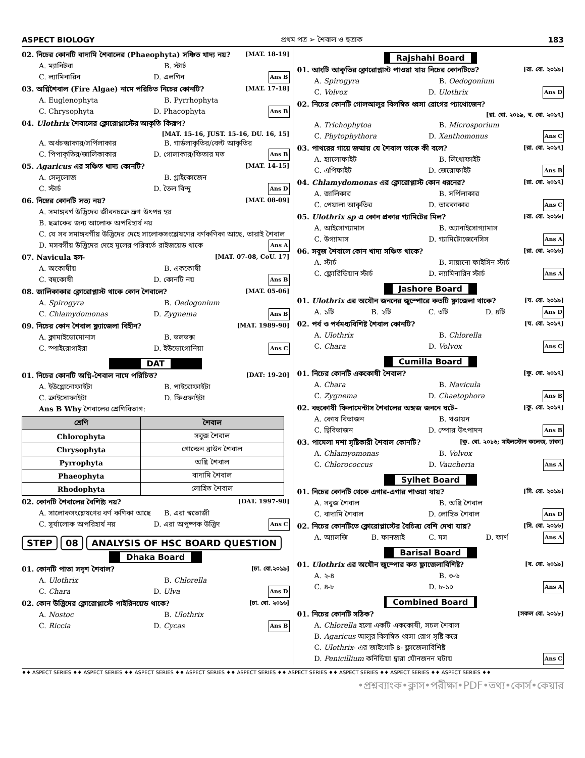ASPECT BIOLOGY প্রথম পত্র ➢ শৈবাল ও ছত্রাক 183
02. নিচের কোনটি বাদামি শৈবালের (Phaeophyta) সঞ্চিত খাদ্য নয়? [MAT. 18-19]
A. ম্যানিটবা B. স্টার্চ
C. ল্যামিনারিন D. এলগিন Ans B
03. অগ্নিশৈবাল (Fire Algae) নামে পরিচিত নিচের কোনটি? [MAT. 17-18]
A. Euglenophyta B. Pyrrhophyta
C. Chrysophyta D. Phacophyta Ans B
04. Ulothrix শৈবালের ক্লোরোপ্লাস্টের আকৃতি কিরূপ?
[MAT. 15-16, JUST. 15-16, DU. 16, 15]
A. অর্ধচন্দ্রাকার/সর্পিলাকার B. গার্ডলাকৃতির/বেল্ট আকৃতির
C. পিপাকৃতির/জালিকাকার D. গোলাকার/ফিতার মত Ans B
05. Agaricus এর সঞ্চিত খাদ্য কোনটি? [MAT. 14-15]
A. সেলুলোজ B. গ্লাইকোজেন
C. স্টার্চ D. তৈল বিন্দু Ans D
06. নিম্নের কোনটি সত্য নয়? [MAT. 08-09]
A. সমাঙ্গবর্গ উদ্ভিদের জীবনচক্রে ভ্রূণ উৎপন্ন হয়
B. ছত্রাকের জন্য আলোক অপরিহার্য নয়
C. যে সব সমাঙ্গবর্গীয় উদ্ভিদের দেহে সালোকসংশ্লেষণের বর্ণকণিকা আছে, তারাই শৈবাল
D. মসবর্গীয় উদ্ভিদের দেহে মূলের পরিবর্তে রাইজয়েড থাকে Ans A
07. Navicula হল- [MAT. 07-08, CoU. 17]
A. অকোষীয় B. এককোষী
C. বহুকোষী D. কোনটি নয় Ans B
08. জালিকাকার ক্লোরোপ্লাস্ট থাকে কোন শৈবালে? [MAT. 05-06]
A. Spirogyra B. Oedogonium
C. Chlamydomonas D. Zygnema Ans B
09. নিচের কোন শৈবাল ফ্ল্যাজেলা বিহীন? [MAT. 1989-90]
A. ক্লামাইডোমোনাস B. ভলভক্স
C. স্পাইরোগাইরা D. ইউডোগোনিয়া Ans C
DAT
01. নিচের কোনটি অগ্নি-শৈবাল নামে পরিচিত? [DAT: 19-20]
A. ইউগ্লোনোফাইটা B. পাইরোফাইটা
C. ক্রাইসোফাইটা D. ফিওফাইটা
Ans B Why শৈবালের শ্রেণিবিভাগ:
| শ্রেণি | শৈবাল |
| --- | --- |
| Chlorophyta | সবুজ শৈবাল |
| Chrysophyta | গোল্ডেন ব্রাউন শৈবাল |
| Pyrrophyta | অগ্নি শৈবাল |
| Phaeophyta | বাদামি শৈবাল |
| Rhodophyta | লোহিত শৈবাল |
02. কোনটি শৈবালের বৈশিষ্ট্য নয়? [DAT. 1997-98]
A. সালোকসংশ্লেষণের বর্ণ কণিকা আছে B. এরা স্বভোজী
C. সূর্যালোক অপরিহার্য নয় D. এরা অপুষ্পক উদ্ভিদ Ans C
STEP 08 ANALYSIS OF HSC BOARD QUESTION
Dhaka Board
01. কোনটি পাতা সদৃশ শৈবাল? [ঢা. বো.২০১৯]
A. Ulothrix B. Chlorella
C. Chara D. Ulva Ans D
02. কোন উদ্ভিদের ক্লোরোপ্লাস্টে পাইরিনয়েড থাকে? [ঢা. বো. ২০১৬]
A. Nostoc B. Ulothrix
C. Riccia D. Cycas Ans B
Rajshahi Board
01. আংটি আকৃতির ক্লোরোপ্লাস্ট পাওয়া যায় নিচের কোনটিতে? [রা. বো. ২০১৯]
A. Spirogyra B. Oedogonium
C. Volvox D. Ulothrix Ans D
02. নিচের কোনটি গোলআলুর বিলম্বিত ধ্বসা রোগের প্যাথোজেন?
[রা. বো. ২০১৯, ব. বো. ২০১৭]
A. Trichophytoa B. Microsporium
C. Phytophythora D. Xanthomonus Ans C
03. পাথরের গায়ে জন্মায় যে শৈবাল তাকে কী বলে? [রা. বো. ২০১৭]
A. হ্যালোফাইট B. লিথোফাইট
C. এপিফাইট D. জেরোফাইট Ans B
04. Chlamydomonas এর ক্লোরোপ্লাস্ট কোন ধরনের? [রা. বো. ২০১৭]
A. জালিকার B. সর্পিলাকার
C. পেয়ালা আকৃতির D. তারকাকার Ans C
05. Ulothrix sp এ কোন প্রকার গ্যামিটের মিল? [রা. বো. ২০১৬]
A. আইসোগ্যামাস B. অ্যানাইসোগ্যামাস
C. উগ্যামাস D. গ্যামিটোজেনেসিস Ans A
06. সবুজ শৈবালে কোন খাদ্য সঞ্চিত থাকে? [রা. বো. ২০১৬]
A. স্টার্চ B. সায়ানো ফাইসিন স্টার্চ
C. ফ্লোরিডিয়ান স্টার্চ D. ল্যামিনারিন স্টার্চ Ans A
Jashore Board
01. Ulothrix এর অযৌন জননের জুস্পোরে কতটি ফ্লাজেলা থাকে? [য. বো. ২০১৯]
A. ১টি B. ২টি C. ৩টি D. ৪টি Ans D
02. পর্ব ও পর্বমধ্যবিশিষ্ট শৈবাল কোনটি? [য. বো. ২০১৭]
A. Ulothrix B. Chlorella
C. Chara D. Volvox Ans C
Cumilla Board
01. নিচের কোনটি এককোষী শৈবাল? [কু. বো. ২০১৭]
A. Chara B. Navicula
C. Zygnema D. Chaetophora Ans B
02. বহুকোষী ফিলামেন্টাস শৈবালের অঙ্গজ জননে ঘটে– [কু. বো. ২০১৭]
A. কোষ বিভাজন B. খণ্ডায়ন
C. দ্বিবিভাজন D. স্পোর উৎপাদন Ans B
03. পামেলা দশা সৃষ্টিকারী শৈবাল কোনটি? [কু. বো. ২০১৬; মাইলস্টোন কলেজ, ঢাকা]
A. Chlamyomonas B. Volvox
C. Chlorococcus D. Vaucheria Ans A
Sylhet Board
01. নিচের কোনটি থেকে এগার-এগার পাওয়া যায়? [সি. বো. ২০১৯]
A. সবুজ শৈবাল B. অগ্নি শৈবাল
C. বাদামি শৈবাল D. লোহিত শৈবাল Ans D
02. নিচের কোনটিতে ক্লোরোপ্লাস্টের বৈচিত্র্য বেশি দেখা যায়? [সি. বো. ২০১৬]
A. অ্যালজি B. ফানজাই C. মস D. ফার্ণ Ans A
Barisal Board
01. Ulothrix এর অযৌন জুস্পোর কত ফ্লাজেলাবিশিষ্ট? [ব. বো. ২০১৯]
A. ২-৪ B. ৩-৬
C. ৪-৮ D. ৮-১০ Ans A
Combined Board
01. নিচের কোনটি সঠিক? [সকল বো. ২০১৮]
A. Chlorella হলো একটি এককোষী, সচল শৈবাল
B. Agaricus আলুর বিলম্বিত ধ্বসা রোগ সৃষ্টি করে
C. Ulothrix- এর জাইগোট ৪- ফ্লাজেলাবিশিষ্ট
D. Penicillium কনিডিয়া দ্বারা যৌনজনন ঘটায় Ans C
♦♦ ASPECT SERIES ♦♦ ASPECT SERIES ♦♦ ASPECT SERIES ♦♦ ASPECT SERIES ♦♦ ASPECT SERIES ♦♦ ASPECT SERIES ♦♦ ASPECT SERIES ♦♦ ASPECT SERIES ♦♦ ASPECT SERIES ♦♦
•প্রশ্নব্যাংক•ক্লাস•পরীক্ষা•PDF•তথ্য•কোর্স•কেয়ার